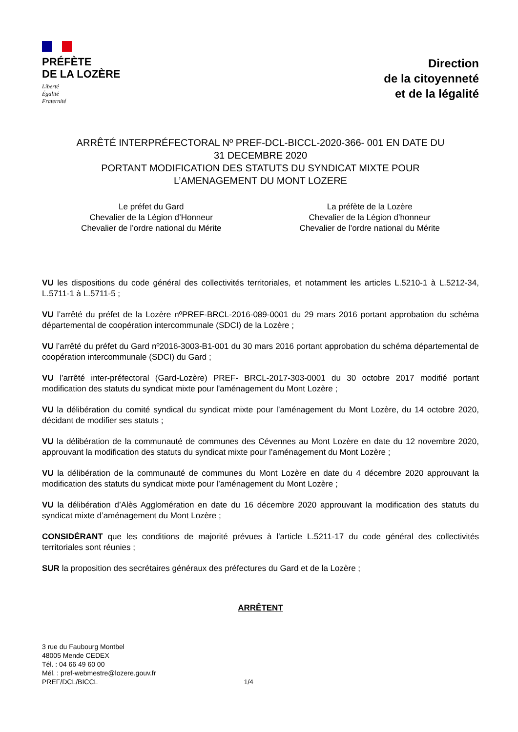PRÉFÈTE
DE LA LOZÈRE
Liberté
Égalité
Fraternité
Direction
de la citoyenneté
et de la légalité
ARRÊTÉ INTERPRÉFECTORAL Nº PREF-DCL-BICCL-2020-366- 001 EN DATE DU
31 DECEMBRE 2020
PORTANT MODIFICATION DES STATUTS DU SYNDICAT MIXTE POUR
L’AMENAGEMENT DU MONT LOZERE
Le préfet du Gard
Chevalier de la Légion d’Honneur
Chevalier de l’ordre national du Mérite
La préfète de la Lozère
Chevalier de la Légion d’honneur
Chevalier de l’ordre national du Mérite
VU les dispositions du code général des collectivités territoriales, et notamment les articles L.5210-1 à L.5212-34, L.5711-1 à L.5711-5 ;
VU l’arrêté du préfet de la Lozère nºPREF-BRCL-2016-089-0001 du 29 mars 2016 portant approbation du schéma départemental de coopération intercommunale (SDCI) de la Lozère ;
VU l’arrêté du préfet du Gard nº2016-3003-B1-001 du 30 mars 2016 portant approbation du schéma départemental de coopération intercommunale (SDCI) du Gard ;
VU l’arrêté inter-préfectoral (Gard-Lozère) PREF- BRCL-2017-303-0001 du 30 octobre 2017 modifié portant modification des statuts du syndicat mixte pour l'aménagement du Mont Lozère ;
VU la délibération du comité syndical du syndicat mixte pour l’aménagement du Mont Lozère, du 14 octobre 2020, décidant de modifier ses statuts ;
VU la délibération de la communauté de communes des Cévennes au Mont Lozère en date du 12 novembre 2020, approuvant la modification des statuts du syndicat mixte pour l’aménagement du Mont Lozère ;
VU la délibération de la communauté de communes du Mont Lozère en date du 4 décembre 2020 approuvant la modification des statuts du syndicat mixte pour l’aménagement du Mont Lozère ;
VU la délibération d’Alès Agglomération en date du 16 décembre 2020 approuvant la modification des statuts du syndicat mixte d’aménagement du Mont Lozère ;
CONSIDÉRANT que les conditions de majorité prévues à l'article L.5211-17 du code général des collectivités territoriales sont réunies ;
SUR la proposition des secrétaires généraux des préfectures du Gard et de la Lozère ;
ARRÊTENT
3 rue du Faubourg Montbel
48005 Mende CEDEX
Tél. : 04 66 49 60 00
Mél. : pref-webmestre@lozere.gouv.fr
PREF/DCL/BICCL
1/4